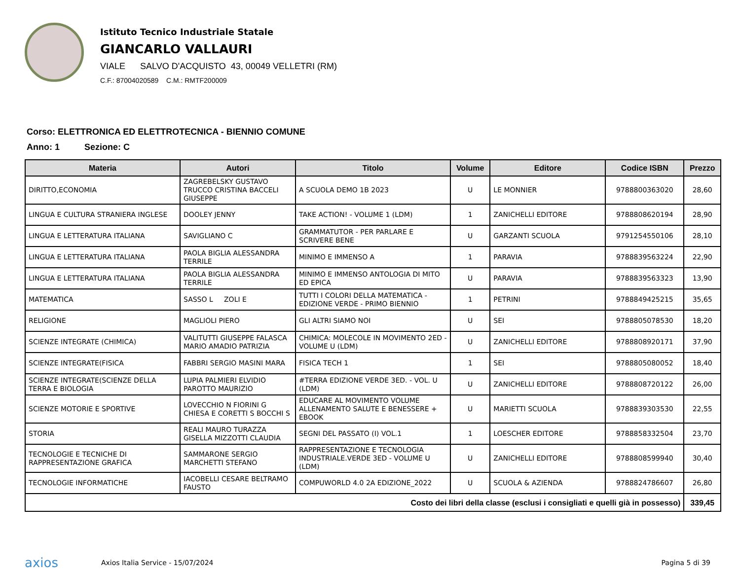Istituto Tecnico Industriale Statale
GIANCARLO VALLAURI
VIALE SALVO D'ACQUISTO 43, 00049 VELLETRI (RM)
C.F.: 87004020589 C.M.: RMTF200009
Corso: ELETTRONICA ED ELETTROTECNICA - BIENNIO COMUNE
Anno: 1 Sezione: C
| Materia | Autori | Titolo | Volume | Editore | Codice ISBN | Prezzo |
| --- | --- | --- | --- | --- | --- | --- |
| DIRITTO,ECONOMIA | ZAGREBELSKY GUSTAVO TRUCCO CRISTINA BACCELI GIUSEPPE | A SCUOLA DEMO 1B 2023 | U | LE MONNIER | 9788800363020 | 28,60 |
| LINGUA E CULTURA STRANIERA INGLESE | DOOLEY JENNY | TAKE ACTION! - VOLUME 1 (LDM) | 1 | ZANICHELLI EDITORE | 9788808620194 | 28,90 |
| LINGUA E LETTERATURA ITALIANA | SAVIGLIANO C | GRAMMATUTOR - PER PARLARE E SCRIVERE BENE | U | GARZANTI SCUOLA | 9791254550106 | 28,10 |
| LINGUA E LETTERATURA ITALIANA | PAOLA BIGLIA ALESSANDRA TERRILE | MINIMO E IMMENSO A | 1 | PARAVIA | 9788839563224 | 22,90 |
| LINGUA E LETTERATURA ITALIANA | PAOLA BIGLIA ALESSANDRA TERRILE | MINIMO E IMMENSO ANTOLOGIA DI MITO ED EPICA | U | PARAVIA | 9788839563323 | 13,90 |
| MATEMATICA | SASSO L ZOLI E | TUTTI I COLORI DELLA MATEMATICA - EDIZIONE VERDE - PRIMO BIENNIO | 1 | PETRINI | 9788849425215 | 35,65 |
| RELIGIONE | MAGLIOLI PIERO | GLI ALTRI SIAMO NOI | U | SEI | 9788805078530 | 18,20 |
| SCIENZE INTEGRATE (CHIMICA) | VALITUTTI GIUSEPPE FALASCA MARIO AMADIO PATRIZIA | CHIMICA: MOLECOLE IN MOVIMENTO 2ED - VOLUME U (LDM) | U | ZANICHELLI EDITORE | 9788808920171 | 37,90 |
| SCIENZE INTEGRATE(FISICA | FABBRI SERGIO MASINI MARA | FISICA TECH 1 | 1 | SEI | 9788805080052 | 18,40 |
| SCIENZE INTEGRATE(SCIENZE DELLA TERRA E BIOLOGIA | LUPIA PALMIERI ELVIDIO PAROTTO MAURIZIO | #TERRA EDIZIONE VERDE 3ED. - VOL. U (LDM) | U | ZANICHELLI EDITORE | 9788808720122 | 26,00 |
| SCIENZE MOTORIE E SPORTIVE | LOVECCHIO N FIORINI G CHIESA E CORETTI S BOCCHI S | EDUCARE AL MOVIMENTO VOLUME ALLENAMENTO SALUTE E BENESSERE + EBOOK | U | MARIETTI SCUOLA | 9788839303530 | 22,55 |
| STORIA | REALI MAURO TURAZZA GISELLA MIZZOTTI CLAUDIA | SEGNI DEL PASSATO (I) VOL.1 | 1 | LOESCHER EDITORE | 9788858332504 | 23,70 |
| TECNOLOGIE E TECNICHE DI RAPPRESENTAZIONE GRAFICA | SAMMARONE SERGIO MARCHETTI STEFANO | RAPPRESENTAZIONE E TECNOLOGIA INDUSTRIALE.VERDE 3ED - VOLUME U (LDM) | U | ZANICHELLI EDITORE | 9788808599940 | 30,40 |
| TECNOLOGIE INFORMATICHE | IACOBELLI CESARE BELTRAMO FAUSTO | COMPUWORLD 4.0 2A EDIZIONE_2022 | U | SCUOLA & AZIENDA | 9788824786607 | 26,80 |
| Costo dei libri della classe (esclusi i consigliati e quelli già in possesso) | | | | | | 339,45 |
axios
Axios Italia Service - 15/07/2024
Pagina 5 di 39